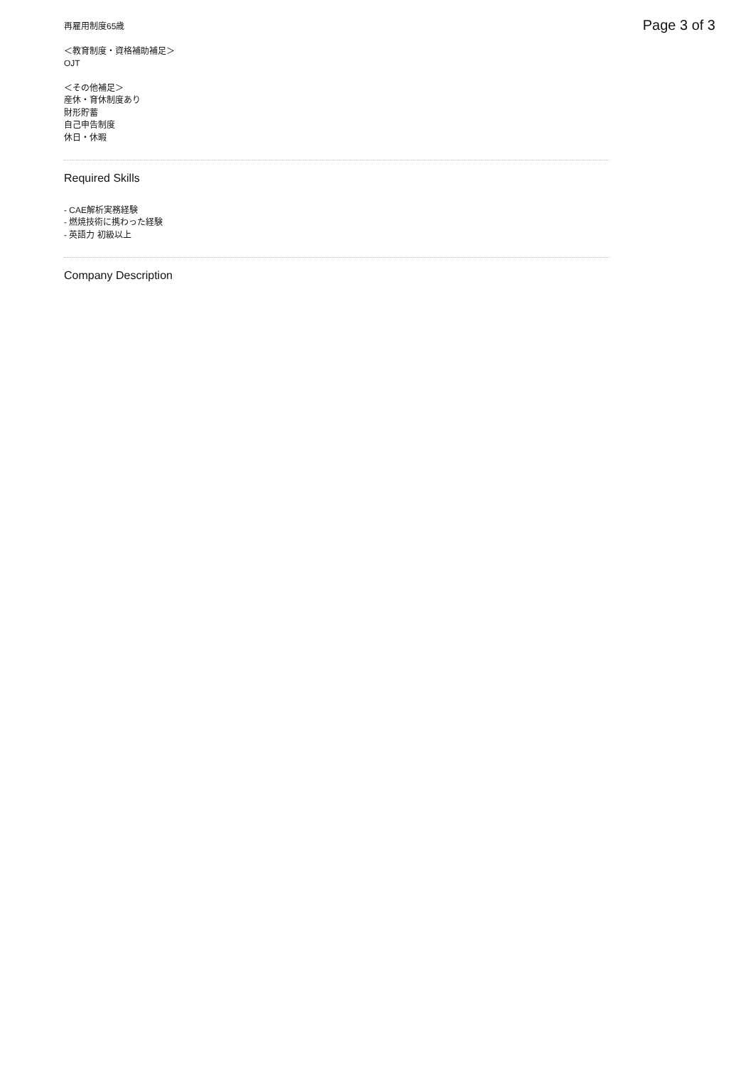Page 3 of 3
再雇用制度65歳
＜教育制度・資格補助補足＞
OJT
＜その他補足＞
産休・育休制度あり
財形貯蓄
自己申告制度
休日・休暇
Required Skills
- CAE解析実務経験
- 燃焼技術に携わった経験
- 英語力 初級以上
Company Description